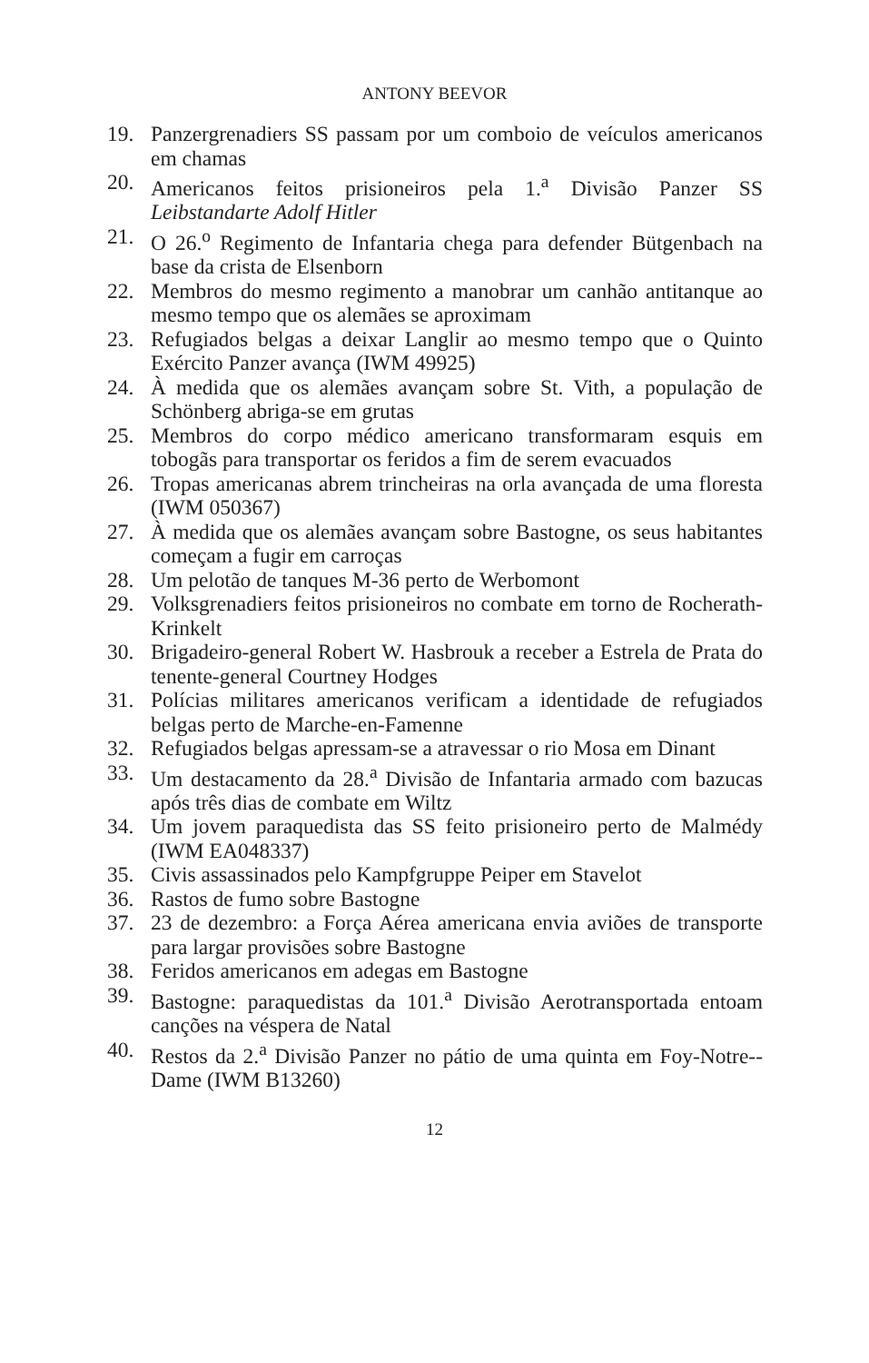ANTONY BEEVOR
19. Panzergrenadiers SS passam por um comboio de veículos americanos em chamas
20. Americanos feitos prisioneiros pela 1.<sup>a</sup> Divisão Panzer SS Leibstandarte Adolf Hitler
21. O 26.<sup>o</sup> Regimento de Infantaria chega para defender Bütgenbach na base da crista de Elsenborn
22. Membros do mesmo regimento a manobrar um canhão antitanque ao mesmo tempo que os alemães se aproximam
23. Refugiados belgas a deixar Langlir ao mesmo tempo que o Quinto Exército Panzer avança (IWM 49925)
24. À medida que os alemães avançam sobre St. Vith, a população de Schönberg abriga-se em grutas
25. Membros do corpo médico americano transformaram esquis em tobogãs para transportar os feridos a fim de serem evacuados
26. Tropas americanas abrem trincheiras na orla avançada de uma floresta (IWM 050367)
27. À medida que os alemães avançam sobre Bastogne, os seus habitantes começam a fugir em carroças
28. Um pelotão de tanques M-36 perto de Werbomont
29. Volksgrenadiers feitos prisioneiros no combate em torno de Rocherath-Krinkelt
30. Brigadeiro-general Robert W. Hasbrouk a receber a Estrela de Prata do tenente-general Courtney Hodges
31. Polícias militares americanos verificam a identidade de refugiados belgas perto de Marche-en-Famenne
32. Refugiados belgas apressam-se a atravessar o rio Mosa em Dinant
33. Um destacamento da 28.<sup>a</sup> Divisão de Infantaria armado com bazucas após três dias de combate em Wiltz
34. Um jovem paraquedista das SS feito prisioneiro perto de Malmédy (IWM EA048337)
35. Civis assassinados pelo Kampfgruppe Peiper em Stavelot
36. Rastos de fumo sobre Bastogne
37. 23 de dezembro: a Força Aérea americana envia aviões de transporte para largar provisões sobre Bastogne
38. Feridos americanos em adegas em Bastogne
39. Bastogne: paraquedistas da 101.<sup>a</sup> Divisão Aerotransportada entoam canções na véspera de Natal
40. Restos da 2.<sup>a</sup> Divisão Panzer no pátio de uma quinta em Foy-Notre--Dame (IWM B13260)
12